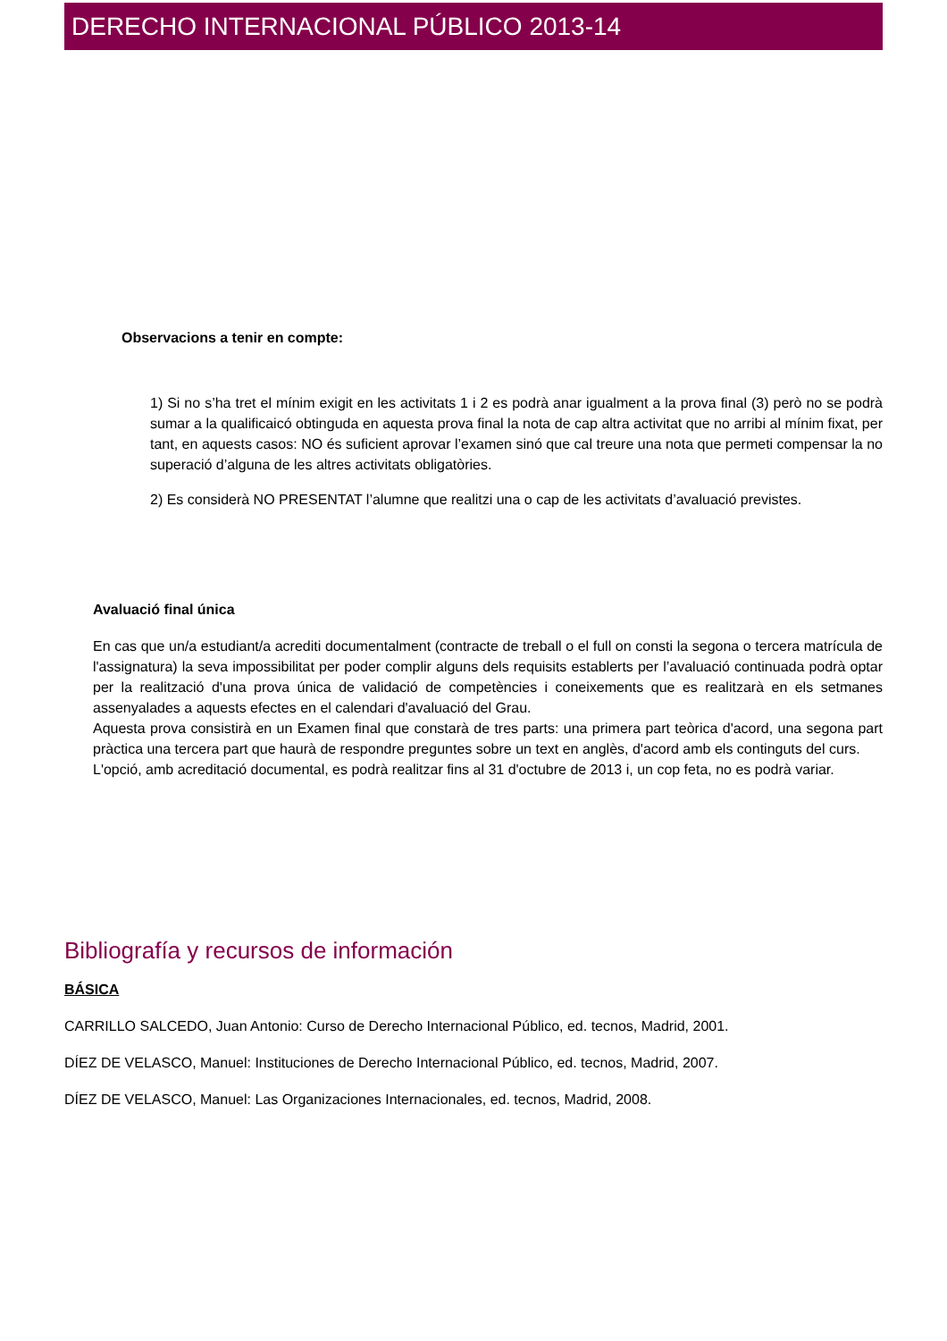DERECHO INTERNACIONAL PÚBLICO 2013-14
Observacions a tenir en compte:
1) Si no s’ha tret el mínim exigit en les activitats 1 i 2 es podrà anar igualment a la prova final (3) però no se podrà sumar a la qualificaicó obtinguda en aquesta prova final la nota de cap altra activitat que no arribi al mínim fixat, per tant, en aquests casos: NO és suficient aprovar l’examen sinó que cal treure una nota que permeti compensar la no superació d’alguna de les altres activitats obligatòries.
2) Es considerà NO PRESENTAT l’alumne que realitzi una o cap de les activitats d’avaluació previstes.
Avaluació final única
En cas que un/a estudiant/a acrediti documentalment (contracte de treball o el full on consti la segona o tercera matrícula de l'assignatura) la seva impossibilitat per poder complir alguns dels requisits establerts per l’avaluació continuada podrà optar per la realització d'una prova única de validació de competències i coneixements que es realitzarà en els setmanes assenyalades a aquests efectes en el calendari d'avaluació del Grau.
Aquesta prova consistirà en un Examen final que constarà de tres parts: una primera part teòrica d'acord, una segona part pràctica una tercera part que haurà de respondre preguntes sobre un text en anglès, d'acord amb els continguts del curs.
L'opció, amb acreditació documental, es podrà realitzar fins al 31 d'octubre de 2013 i, un cop feta, no es podrà variar.
Bibliografía y recursos de información
BÁSICA
CARRILLO SALCEDO, Juan Antonio: Curso de Derecho Internacional Público, ed. tecnos, Madrid, 2001.
DÍEZ DE VELASCO, Manuel: Instituciones de Derecho Internacional Público, ed. tecnos, Madrid, 2007.
DÍEZ DE VELASCO, Manuel: Las Organizaciones Internacionales, ed. tecnos, Madrid, 2008.